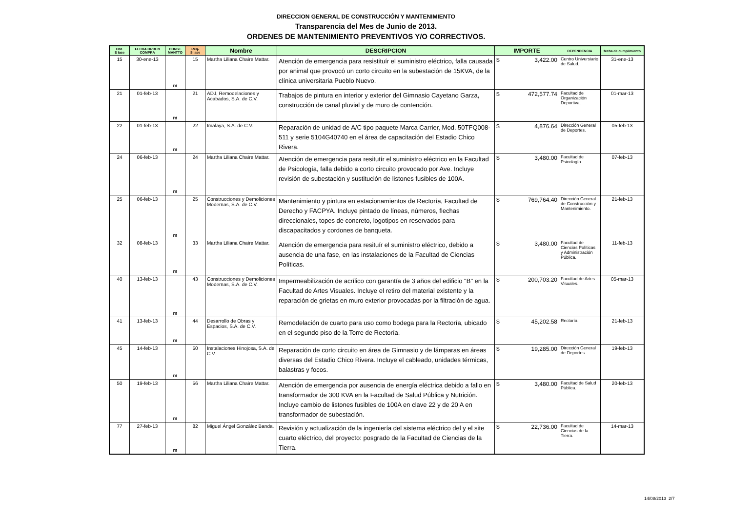DIRECCION GENERAL DE CONSTRUCCIÓN Y MANTENIMIENTO
Transparencia del Mes de Junio de 2013.
ORDENES DE MANTENIMIENTO PREVENTIVOS Y/O CORRECTIVOS.
| Ord. S iase | FECHA ORDEN COMPRA | CONST. MANTTO | Req- S iase | Nombre | DESCRIPCION | IMPORTE | DEPENDENCIA | fecha de cumplimiento |
| --- | --- | --- | --- | --- | --- | --- | --- | --- |
| 15 | 30-ene-13 | m | 15 | Martha Liliana Chaire Mattar. | Atención de emergencia para resistituír el suministro eléctrico, falla causada por animal que provocó un corto circuito en la subestación de 15KVA, de la clínica universitaria Pueblo Nuevo. | $ 3,422.00 | Centro Universiario de Salud. | 31-ene-13 |
| 21 | 01-feb-13 | m | 21 | ADJ, Remodelaciones y Acabados, S.A. de C.V. | Trabajos de pintura en interior y exterior del Gimnasio Cayetano Garza, construcción de canal pluvial y de muro de contención. | $ 472,577.74 | Facultad de Organización Deportiva. | 01-mar-13 |
| 22 | 01-feb-13 | m | 22 | Imalaya, S.A. de C.V. | Reparación de unidad de A/C tipo paquete Marca Carrier, Mod. 50TFQ008-511 y serie 5104G40740 en el área de capacitación del Estadio Chico Rivera. | $ 4,876.64 | Dirección General de Deportes. | 05-feb-13 |
| 24 | 06-feb-13 | m | 24 | Martha Liliana Chaire Mattar. | Atención de emergencia para resitutír el suministro eléctrico en la Facultad de Psicología, falla debido a corto circuito provocado por Ave. Incluye revisión de subestación y sustitución de listones fusibles de 100A. | $ 3,480.00 | Facultad de Psicología. | 07-feb-13 |
| 25 | 06-feb-13 | m | 25 | Construcciones y Demoliciones Modernas, S.A. de C.V. | Mantenimiento y pintura en estacionamientos de Rectoría, Facultad de Derecho y FACPYA. Incluye pintado de líneas, números, flechas direccionales, topes de concreto, logotipos en reservados para discapacitados y cordones de banqueta. | $ 769,764.40 | Dirección General de Construcción y Mantenimiento. | 21-feb-13 |
| 32 | 08-feb-13 | m | 33 | Martha Liliana Chaire Mattar. | Atención de emergencia para resituír el suministro eléctrico, debido a ausencia de una fase, en las instalaciones de la Facultad de Ciencias Políticas. | $ 3,480.00 | Facultad de Ciencias Políticas y Administración Pública. | 11-feb-13 |
| 40 | 13-feb-13 | m | 43 | Construcciones y Demoliciones Modernas, S.A. de C.V. | Impermeabilización de acrílico con garantía de 3 años del edificio "B" en la Facultad de Artes Visuales. Incluye el retiro del material existente y la reparación de grietas en muro exterior provocadas por la filtración de agua. | $ 200,703.20 | Facultad de Artes Visuales. | 05-mar-13 |
| 41 | 13-feb-13 | m | 44 | Desarrollo de Obras y Espacios, S.A. de C.V. | Remodelación de cuarto para uso como bodega para la Rectoría, ubicado en el segundo piso de la Torre de Rectoría. | $ 45,202.58 | Rectoría. | 21-feb-13 |
| 45 | 14-feb-13 | m | 50 | Instalaciones Hinojosa, S.A. de C.V. | Reparación de corto circuito en área de Gimnasio y de lámparas en áreas diversas del Estadio Chico Rivera. Incluye el cableado, unidades térmicas, balastras y focos. | $ 19,285.00 | Dirección General de Deportes. | 19-feb-13 |
| 50 | 19-feb-13 | m | 56 | Martha Liliana Chaire Mattar. | Atención de emergencia por ausencia de energía eléctrica debido a fallo en transformador de 300 KVA en la Facultad de Salud Pública y Nutrición. Incluye cambio de listones fusibles de 100A en clave 22 y de 20 A en transformador de subestación. | $ 3,480.00 | Facultad de Salud Pública. | 20-feb-13 |
| 77 | 27-feb-13 | m | 82 | Miguel Ángel González Banda. | Revisión y actualización de la ingeniería del sistema eléctrico del y el site cuarto eléctrico, del proyecto: posgrado de la Facultad de Ciencias de la Tierra. | $ 22,736.00 | Facultad de Ciencias de la Tierra. | 14-mar-13 |
14/08/2013 2/7